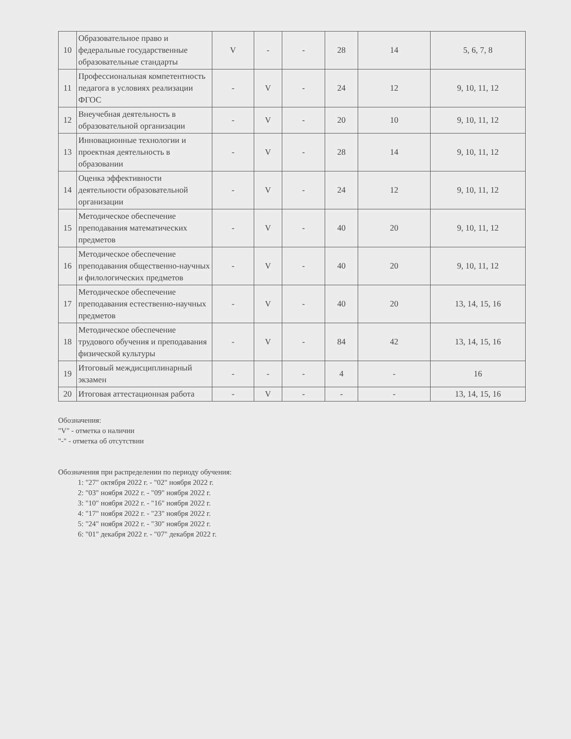| 10 | Образовательное право и федеральные государственные образовательные стандарты | V | - | - | 28 | 14 | 5, 6, 7, 8 |
| 11 | Профессиональная компетентность педагога в условиях реализации ФГОС | - | V | - | 24 | 12 | 9, 10, 11, 12 |
| 12 | Внеучебная деятельность в образовательной организации | - | V | - | 20 | 10 | 9, 10, 11, 12 |
| 13 | Инновационные технологии и проектная деятельность в образовании | - | V | - | 28 | 14 | 9, 10, 11, 12 |
| 14 | Оценка эффективности деятельности образовательной организации | - | V | - | 24 | 12 | 9, 10, 11, 12 |
| 15 | Методическое обеспечение преподавания математических предметов | - | V | - | 40 | 20 | 9, 10, 11, 12 |
| 16 | Методическое обеспечение преподавания общественно-научных и филологических предметов | - | V | - | 40 | 20 | 9, 10, 11, 12 |
| 17 | Методическое обеспечение преподавания естественно-научных предметов | - | V | - | 40 | 20 | 13, 14, 15, 16 |
| 18 | Методическое обеспечение трудового обучения и преподавания физической культуры | - | V | - | 84 | 42 | 13, 14, 15, 16 |
| 19 | Итоговый междисциплинарный экзамен | - | - | - | 4 | - | 16 |
| 20 | Итоговая аттестационная работа | - | V | - | - | - | 13, 14, 15, 16 |
Обозначения:
"V" - отметка о наличии
"-" - отметка об отсутствии
Обозначения при распределении по периоду обучения:
1: "27" октября 2022 г. - "02" ноября 2022 г.
2: "03" ноября 2022 г. - "09" ноября 2022 г.
3: "10" ноября 2022 г. - "16" ноября 2022 г.
4: "17" ноября 2022 г. - "23" ноября 2022 г.
5: "24" ноября 2022 г. - "30" ноября 2022 г.
6: "01" декабря 2022 г. - "07" декабря 2022 г.